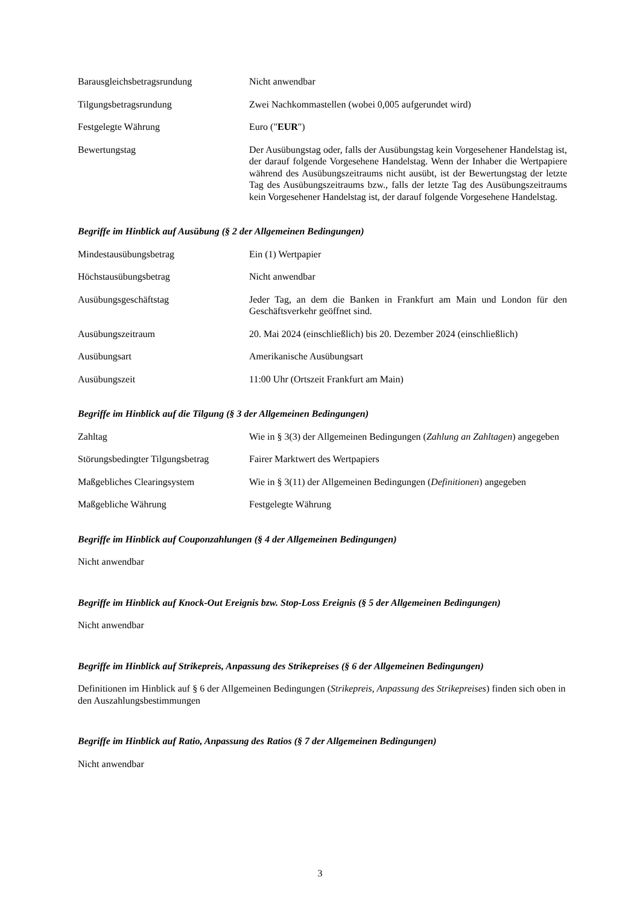Barausgleichsbetragsrundung Nicht anwendbar
Tilgungsbetragsrundung Zwei Nachkommastellen (wobei 0,005 aufgerundet wird)
Festgelegte Währung Euro ("EUR")
Bewertungstag Der Ausübungstag oder, falls der Ausübungstag kein Vorgesehener Handelstag ist, der darauf folgende Vorgesehene Handelstag. Wenn der Inhaber die Wertpapiere während des Ausübungszeitraums nicht ausübt, ist der Bewertungstag der letzte Tag des Ausübungszeitraums bzw., falls der letzte Tag des Ausübungszeitraums kein Vorgesehener Handelstag ist, der darauf folgende Vorgesehene Handelstag.
Begriffe im Hinblick auf Ausübung (§ 2 der Allgemeinen Bedingungen)
Mindestausübungsbetrag Ein (1) Wertpapier
Höchstausübungsbetrag Nicht anwendbar
Ausübungsgeschäftstag Jeder Tag, an dem die Banken in Frankfurt am Main und London für den Geschäftsverkehr geöffnet sind.
Ausübungszeitraum 20. Mai 2024 (einschließlich) bis 20. Dezember 2024 (einschließlich)
Ausübungsart Amerikanische Ausübungsart
Ausübungszeit 11:00 Uhr (Ortszeit Frankfurt am Main)
Begriffe im Hinblick auf die Tilgung (§ 3 der Allgemeinen Bedingungen)
Zahltag Wie in § 3(3) der Allgemeinen Bedingungen (Zahlung an Zahltagen) angegeben
Störungsbedingter Tilgungsbetrag
Fairer Marktwert des Wertpapiers
Maßgebliches Clearingsystem Wie in § 3(11) der Allgemeinen Bedingungen (Definitionen) angegeben
Maßgebliche Währung Festgelegte Währung
Begriffe im Hinblick auf Couponzahlungen (§ 4 der Allgemeinen Bedingungen)
Nicht anwendbar
Begriffe im Hinblick auf Knock-Out Ereignis bzw. Stop-Loss Ereignis (§ 5 der Allgemeinen Bedingungen)
Nicht anwendbar
Begriffe im Hinblick auf Strikepreis, Anpassung des Strikepreises (§ 6 der Allgemeinen Bedingungen)
Definitionen im Hinblick auf § 6 der Allgemeinen Bedingungen (Strikepreis, Anpassung des Strikepreises) finden sich oben in den Auszahlungsbestimmungen
Begriffe im Hinblick auf Ratio, Anpassung des Ratios (§ 7 der Allgemeinen Bedingungen)
Nicht anwendbar
3